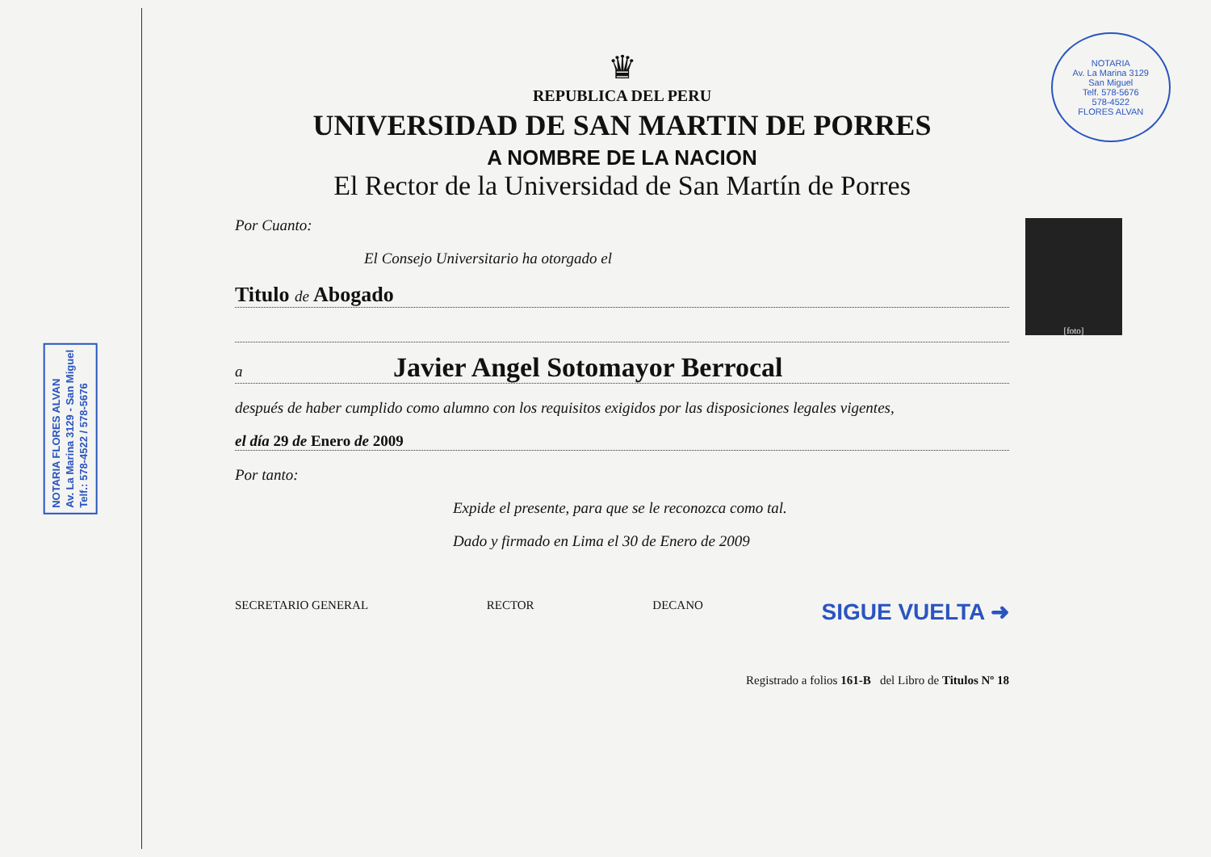NOTARIA FLORES ALVAN
Av. La Marina 3129 - San Miguel
Telf.: 578-4522 / 578-5676
NOTARIA
Av. La Marina 3129
San Miguel
Telf. 578-5676
578-4522
FLORES ALVAN
♛
REPUBLICA DEL PERU
UNIVERSIDAD DE SAN MARTIN DE PORRES
A NOMBRE DE LA NACION
El Rector de la Universidad de San Martín de Porres
[foto]
Por Cuanto:
El Consejo Universitario ha otorgado el
Titulo de Abogado
a Javier Angel Sotomayor Berrocal
después de haber cumplido como alumno con los requisitos exigidos por las disposiciones legales vigentes,
el día 29 de Enero de 2009
Por tanto:
Expide el presente, para que se le reconozca como tal.
Dado y firmado en Lima el 30 de Enero de 2009
SECRETARIO GENERAL RECTOR DECANO SIGUE VUELTA ➜
Registrado a folios 161-B del Libro de Titulos Nº 18